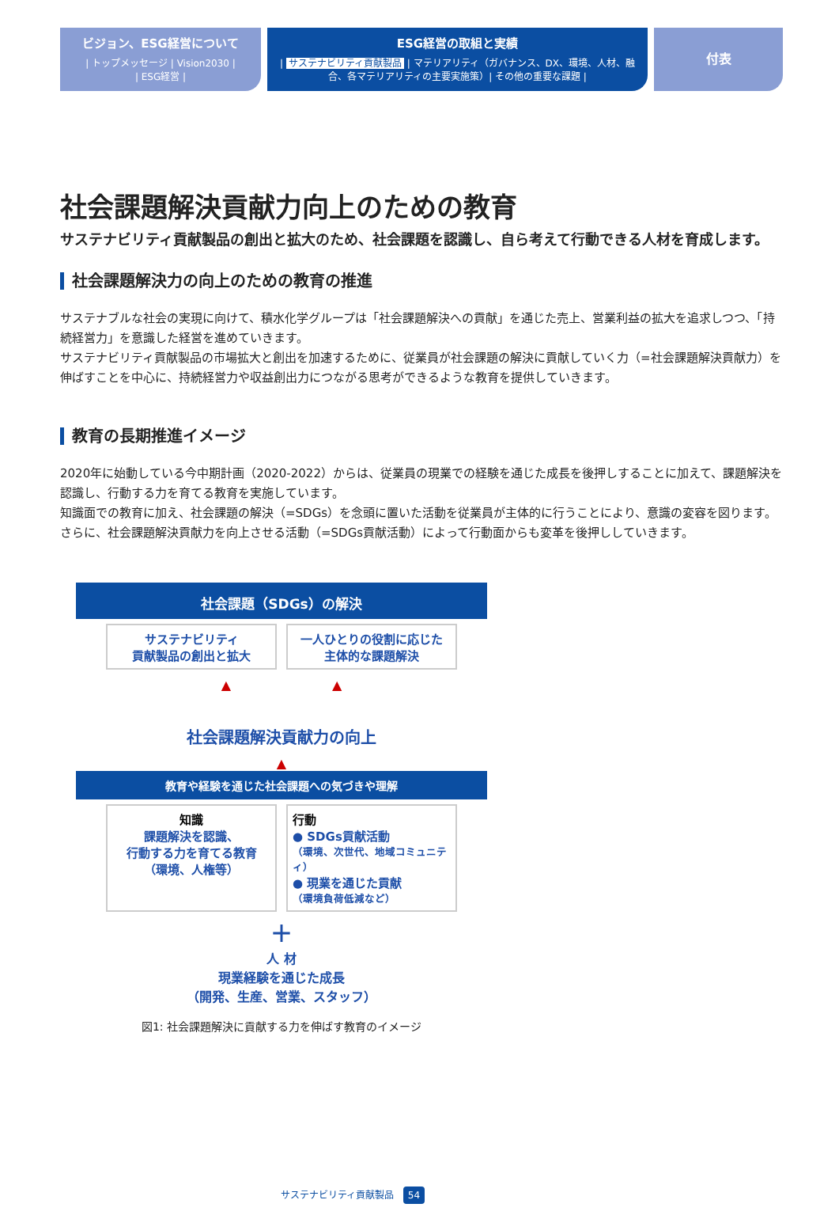ビジョン、ESG経営について
| トップメッセージ | Vision2030 |
| ESG経営 |
ESG経営の取組と実績
| サステナビリティ貢献製品 | マテリアリティ（ガバナンス、DX、環境、人材、融合、各マテリアリティの主要実施策）| その他の重要な課題 |
付表
社会課題解決貢献力向上のための教育
サステナビリティ貢献製品の創出と拡大のため、社会課題を認識し、自ら考えて行動できる人材を育成します。
社会課題解決力の向上のための教育の推進
サステナブルな社会の実現に向けて、積水化学グループは「社会課題解決への貢献」を通じた売上、営業利益の拡大を追求しつつ、「持続経営力」を意識した経営を進めていきます。
サステナビリティ貢献製品の市場拡大と創出を加速するために、従業員が社会課題の解決に貢献していく力（=社会課題解決貢献力）を伸ばすことを中心に、持続経営力や収益創出力につながる思考ができるような教育を提供していきます。
教育の長期推進イメージ
2020年に始動している今中期計画（2020-2022）からは、従業員の現業での経験を通じた成長を後押しすることに加えて、課題解決を認識し、行動する力を育てる教育を実施しています。
知識面での教育に加え、社会課題の解決（=SDGs）を念頭に置いた活動を従業員が主体的に行うことにより、意識の変容を図ります。さらに、社会課題解決貢献力を向上させる活動（=SDGs貢献活動）によって行動面からも変革を後押ししていきます。
社会課題（SDGs）の解決
サステナビリティ
貢献製品の創出と拡大
一人ひとりの役割に応じた
主体的な課題解決
▲　　　　　　　　▲
社会課題解決貢献力の向上
▲
教育や経験を通じた社会課題への気づきや理解
知識
課題解決を認識、
行動する力を育てる教育
（環境、人権等）
行動
● SDGs貢献活動
（環境、次世代、地域コミュニティ）
● 現業を通じた貢献
（環境負荷低減など）
＋
人 材
現業経験を通じた成長
（開発、生産、営業、スタッフ）
図1: 社会課題解決に貢献する力を伸ばす教育のイメージ
サステナビリティ貢献製品 54